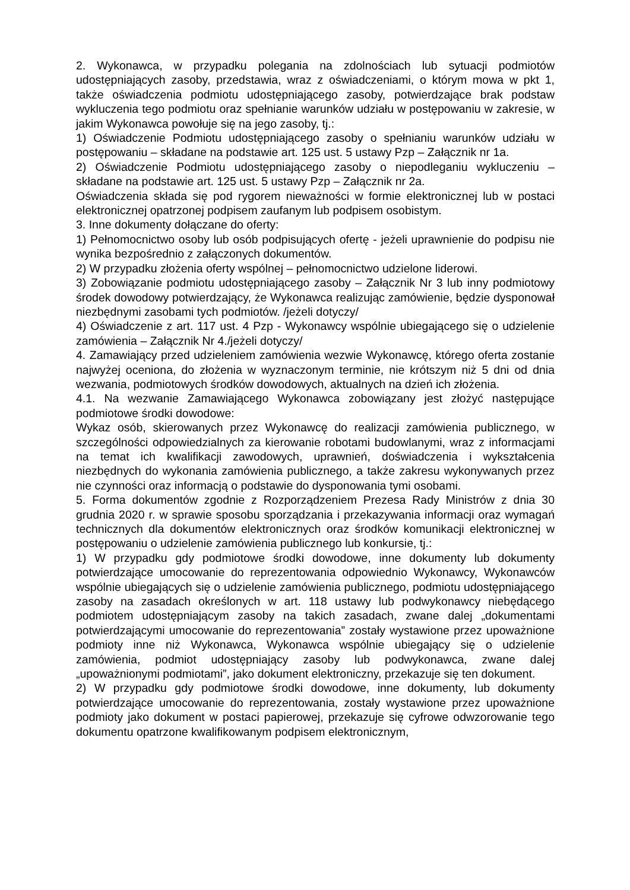2. Wykonawca, w przypadku polegania na zdolnościach lub sytuacji podmiotów udostępniających zasoby, przedstawia, wraz z oświadczeniami, o którym mowa w pkt 1, także oświadczenia podmiotu udostępniającego zasoby, potwierdzające brak podstaw wykluczenia tego podmiotu oraz spełnianie warunków udziału w postępowaniu w zakresie, w jakim Wykonawca powołuje się na jego zasoby, tj.:
1) Oświadczenie Podmiotu udostępniającego zasoby o spełnianiu warunków udziału w postępowaniu – składane na podstawie art. 125 ust. 5 ustawy Pzp – Załącznik nr 1a.
2) Oświadczenie Podmiotu udostępniającego zasoby o niepodleganiu wykluczeniu – składane na podstawie art. 125 ust. 5 ustawy Pzp – Załącznik nr 2a.
Oświadczenia składa się pod rygorem nieważności w formie elektronicznej lub w postaci elektronicznej opatrzonej podpisem zaufanym lub podpisem osobistym.
3. Inne dokumenty dołączane do oferty:
1) Pełnomocnictwo osoby lub osób podpisujących ofertę - jeżeli uprawnienie do podpisu nie wynika bezpośrednio z załączonych dokumentów.
2) W przypadku złożenia oferty wspólnej – pełnomocnictwo udzielone liderowi.
3) Zobowiązanie podmiotu udostępniającego zasoby – Załącznik Nr 3 lub inny podmiotowy środek dowodowy potwierdzający, że Wykonawca realizując zamówienie, będzie dysponował niezbędnymi zasobami tych podmiotów. /jeżeli dotyczy/
4) Oświadczenie z art. 117 ust. 4 Pzp - Wykonawcy wspólnie ubiegającego się o udzielenie zamówienia – Załącznik Nr 4./jeżeli dotyczy/
4. Zamawiający przed udzieleniem zamówienia wezwie Wykonawcę, którego oferta zostanie najwyżej oceniona, do złożenia w wyznaczonym terminie, nie krótszym niż 5 dni od dnia wezwania, podmiotowych środków dowodowych, aktualnych na dzień ich złożenia.
4.1. Na wezwanie Zamawiającego Wykonawca zobowiązany jest złożyć następujące podmiotowe środki dowodowe:
Wykaz osób, skierowanych przez Wykonawcę do realizacji zamówienia publicznego, w szczególności odpowiedzialnych za kierowanie robotami budowlanymi, wraz z informacjami na temat ich kwalifikacji zawodowych, uprawnień, doświadczenia i wykształcenia niezbędnych do wykonania zamówienia publicznego, a także zakresu wykonywanych przez nie czynności oraz informacją o podstawie do dysponowania tymi osobami.
5. Forma dokumentów zgodnie z Rozporządzeniem Prezesa Rady Ministrów z dnia 30 grudnia 2020 r. w sprawie sposobu sporządzania i przekazywania informacji oraz wymagań technicznych dla dokumentów elektronicznych oraz środków komunikacji elektronicznej w postępowaniu o udzielenie zamówienia publicznego lub konkursie, tj.:
1) W przypadku gdy podmiotowe środki dowodowe, inne dokumenty lub dokumenty potwierdzające umocowanie do reprezentowania odpowiednio Wykonawcy, Wykonawców wspólnie ubiegających się o udzielenie zamówienia publicznego, podmiotu udostępniającego zasoby na zasadach określonych w art. 118 ustawy lub podwykonawcy niebędącego podmiotem udostępniającym zasoby na takich zasadach, zwane dalej „dokumentami potwierdzającymi umocowanie do reprezentowania” zostały wystawione przez upoważnione podmioty inne niż Wykonawca, Wykonawca wspólnie ubiegający się o udzielenie zamówienia, podmiot udostępniający zasoby lub podwykonawca, zwane dalej „upoważnionymi podmiotami”, jako dokument elektroniczny, przekazuje się ten dokument.
2) W przypadku gdy podmiotowe środki dowodowe, inne dokumenty, lub dokumenty potwierdzające umocowanie do reprezentowania, zostały wystawione przez upoważnione podmioty jako dokument w postaci papierowej, przekazuje się cyfrowe odwzorowanie tego dokumentu opatrzone kwalifikowanym podpisem elektronicznym,